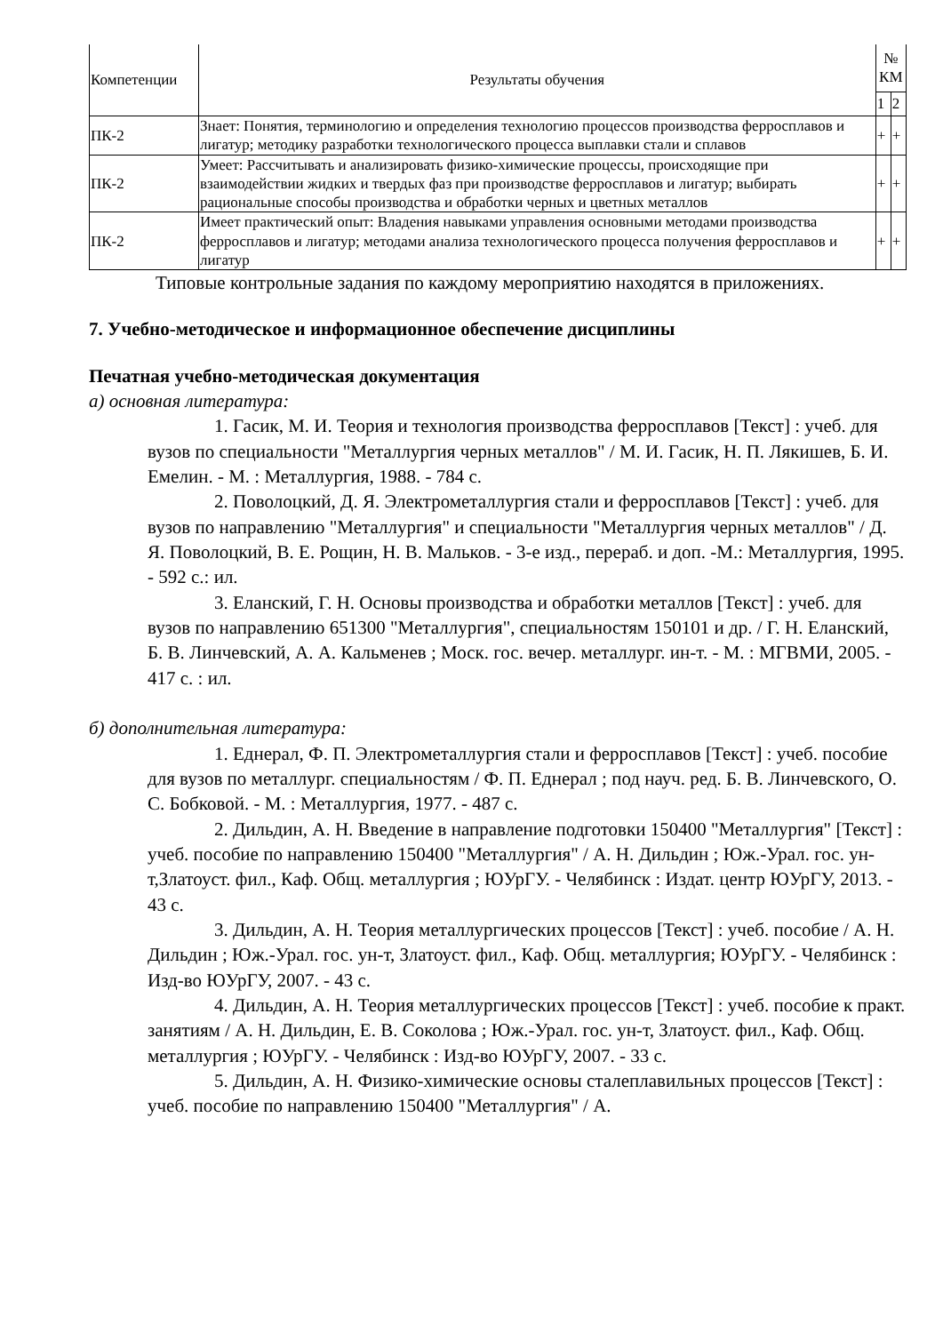| Компетенции | Результаты обучения | № КМ | |
| --- | --- | --- | --- |
| | | 1 | 2 |
| ПК-2 | Знает: Понятия, терминологию и определения технологию процессов производства ферросплавов и лигатур; методику разработки технологического процесса выплавки стали и сплавов | + | + |
| ПК-2 | Умеет: Рассчитывать и анализировать физико-химические процессы, происходящие при взаимодействии жидких и твердых фаз при производстве ферросплавов и лигатур; выбирать рациональные способы производства и обработки черных и цветных металлов | + | + |
| ПК-2 | Имеет практический опыт: Владения навыками управления основными методами производства ферросплавов и лигатур; методами анализа технологического процесса получения ферросплавов и лигатур | + | + |
Типовые контрольные задания по каждому мероприятию находятся в приложениях.
7. Учебно-методическое и информационное обеспечение дисциплины
Печатная учебно-методическая документация
а) основная литература:
1. Гасик, М. И. Теория и технология производства ферросплавов [Текст] : учеб. для вузов по специальности "Металлургия черных металлов" / М. И. Гасик, Н. П. Лякишев, Б. И. Емелин. - М. : Металлургия, 1988. - 784 с.
2. Поволоцкий, Д. Я. Электрометаллургия стали и ферросплавов [Текст] : учеб. для вузов по направлению "Металлургия" и специальности "Металлургия черных металлов" / Д. Я. Поволоцкий, В. Е. Рощин, Н. В. Мальков. - 3-е изд., перераб. и доп. -М.: Металлургия, 1995. - 592 с.: ил.
3. Еланский, Г. Н. Основы производства и обработки металлов [Текст] : учеб. для вузов по направлению 651300 "Металлургия", специальностям 150101 и др. / Г. Н. Еланский, Б. В. Линчевский, А. А. Кальменев ; Моск. гос. вечер. металлург. ин-т. - М. : МГВМИ, 2005. - 417 с. : ил.
б) дополнительная литература:
1. Еднерал, Ф. П. Электрометаллургия стали и ферросплавов [Текст] : учеб. пособие для вузов по металлург. специальностям / Ф. П. Еднерал ; под науч. ред. Б. В. Линчевского, О. С. Бобковой. - М. : Металлургия, 1977. - 487 с.
2. Дильдин, А. Н. Введение в направление подготовки 150400 "Металлургия" [Текст] : учеб. пособие по направлению 150400 "Металлургия" / А. Н. Дильдин ; Юж.-Урал. гос. ун-т,Златоуст. фил., Каф. Общ. металлургия ; ЮУрГУ. - Челябинск : Издат. центр ЮУрГУ, 2013. - 43 с.
3. Дильдин, А. Н. Теория металлургических процессов [Текст] : учеб. пособие / А. Н. Дильдин ; Юж.-Урал. гос. ун-т, Златоуст. фил., Каф. Общ. металлургия; ЮУрГУ. - Челябинск : Изд-во ЮУрГУ, 2007. - 43 с.
4. Дильдин, А. Н. Теория металлургических процессов [Текст] : учеб. пособие к практ. занятиям / А. Н. Дильдин, Е. В. Соколова ; Юж.-Урал. гос. ун-т, Златоуст. фил., Каф. Общ. металлургия ; ЮУрГУ. - Челябинск : Изд-во ЮУрГУ, 2007. - 33 с.
5. Дильдин, А. Н. Физико-химические основы сталеплавильных процессов [Текст] : учеб. пособие по направлению 150400 "Металлургия" / А.